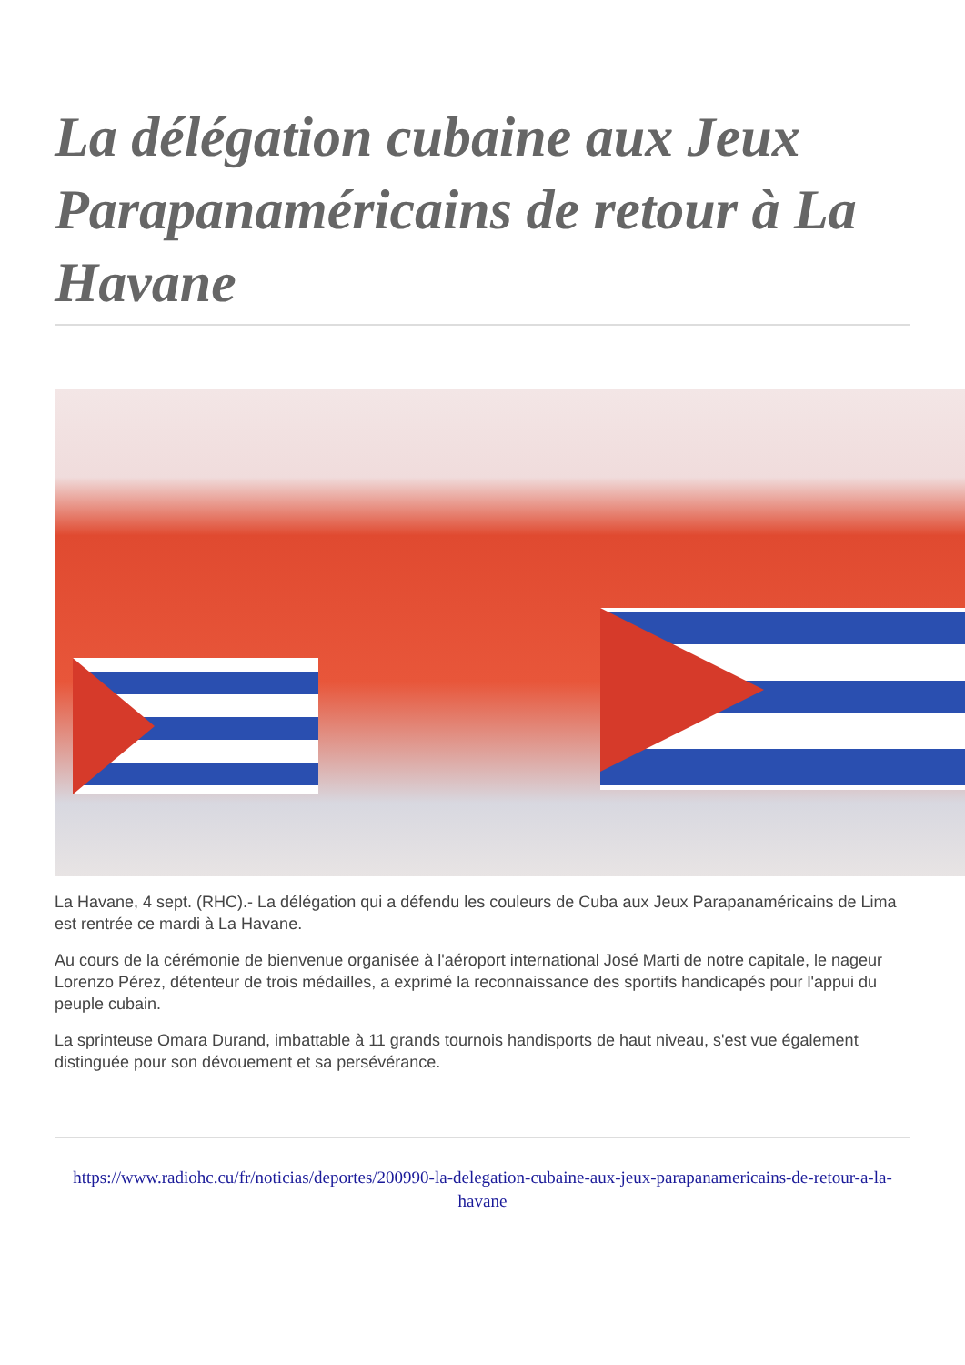La délégation cubaine aux Jeux Parapanaméricains de retour à La Havane
La Havane, 4 sept. (RHC).- La délégation qui a défendu les couleurs de Cuba aux Jeux Parapanaméricains de Lima est rentrée ce mardi à La Havane.
Au cours de la cérémonie de bienvenue organisée à l'aéroport international José Marti de notre capitale, le nageur Lorenzo Pérez, détenteur de trois médailles, a exprimé la reconnaissance des sportifs handicapés pour l'appui du peuple cubain.
La sprinteuse Omara Durand, imbattable à 11 grands tournois handisports de haut niveau, s'est vue également distinguée pour son dévouement et sa persévérance.
https://www.radiohc.cu/fr/noticias/deportes/200990-la-delegation-cubaine-aux-jeux-parapanamericains-de-retour-a-la-havane